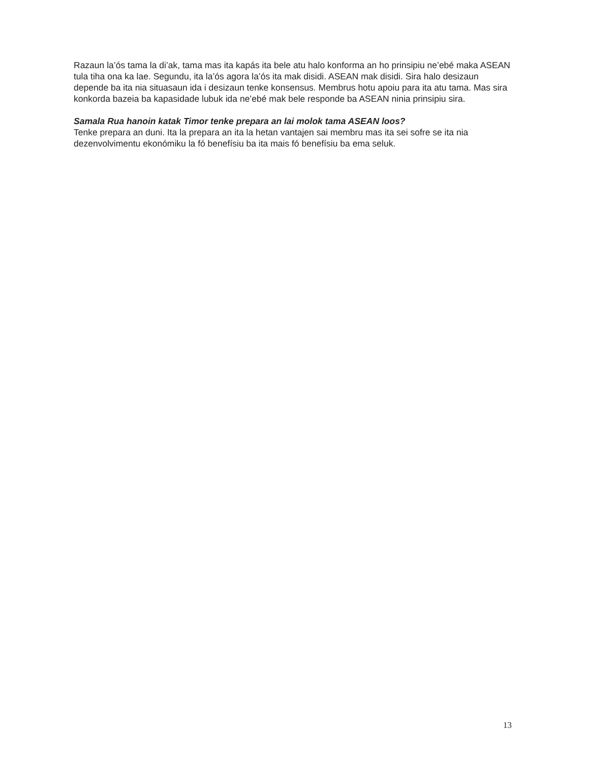Razaun la’ós tama la di’ak, tama mas ita kapás ita bele atu halo konforma an ho prinsipiu ne’ebé maka ASEAN tula tiha ona ka lae. Segundu, ita la’ós agora la’ós ita mak disidi. ASEAN mak disidi. Sira halo desizaun depende ba ita nia situasaun ida i desizaun tenke konsensus. Membrus hotu apoiu para ita atu tama. Mas sira konkorda bazeia ba kapasidade lubuk ida ne’ebé mak bele responde ba ASEAN ninia prinsipiu sira.
Samala Rua hanoin katak Timor tenke prepara an lai molok tama ASEAN loos?
Tenke prepara an duni. Ita la prepara an ita la hetan vantajen sai membru mas ita sei sofre se ita nia dezenvolvimentu ekonómiku la fó benefísiu ba ita mais fó benefísiu ba ema seluk.
13